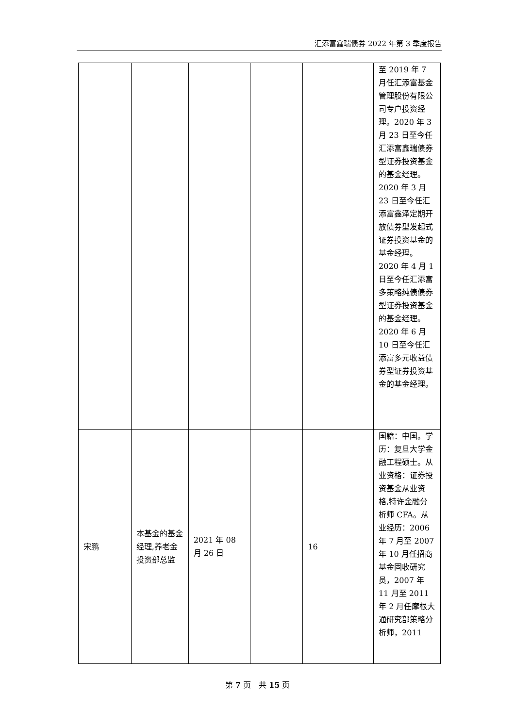汇添富鑫瑞债券 2022 年第 3 季度报告
| | | | | | 至 2019 年 7 月任汇添富基金管理股份有限公司专户投资经理。2020 年 3 月 23 日至今任汇添富鑫瑞债券型证券投资基金的基金经理。2020 年 3 月 23 日至今任汇添富鑫泽定期开放债券型发起式证券投资基金的基金经理。2020 年 4 月 1 日至今任汇添富多策略纯债债券型证券投资基金的基金经理。2020 年 6 月 10 日至今任汇添富多元收益债券型证券投资基金的基金经理。 |
| 宋鹏 | 本基金的基金经理,养老金投资部总监 | 2021 年 08 月 26 日 | | 16 | 国籍：中国。学历：复旦大学金融工程硕士。从业资格：证券投资基金从业资格,特许金融分析师 CFA。从业经历：2006 年 7 月至 2007 年 10 月任招商基金固收研究员，2007 年 11 月至 2011 年 2 月任摩根大通研究部策略分析师，2011 |
第 7 页　共 15 页